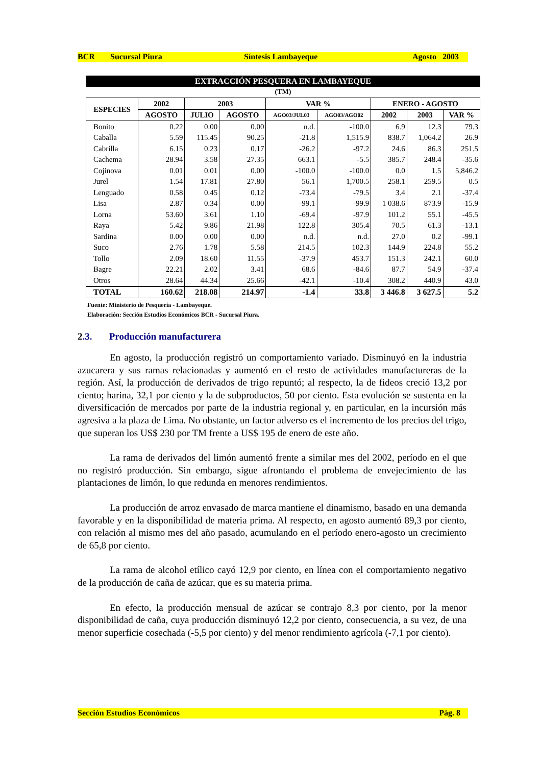BCR Sucursal Piura Síntesis Lambayeque Agosto 2003
| EXTRACCIÓN PESQUERA EN LAMBAYEQUE | | | | | | | | |
| (TM) | | | | | | | | |
| ESPECIES | 2002 | 2003 | | VAR % | | ENERO - AGOSTO | | |
| | AGOSTO | JULIO | AGOSTO | AGO03/JUL03 | AGO03/AGO02 | 2002 | 2003 | VAR % |
| Bonito | 0.22 | 0.00 | 0.00 | n.d. | -100.0 | 6.9 | 12.3 | 79.3 |
| Caballa | 5.59 | 115.45 | 90.25 | -21.8 | 1,515.9 | 838.7 | 1,064.2 | 26.9 |
| Cabrilla | 6.15 | 0.23 | 0.17 | -26.2 | -97.2 | 24.6 | 86.3 | 251.5 |
| Cachema | 28.94 | 3.58 | 27.35 | 663.1 | -5.5 | 385.7 | 248.4 | -35.6 |
| Cojinova | 0.01 | 0.01 | 0.00 | -100.0 | -100.0 | 0.0 | 1.5 | 5,846.2 |
| Jurel | 1.54 | 17.81 | 27.80 | 56.1 | 1,700.5 | 258.1 | 259.5 | 0.5 |
| Lenguado | 0.58 | 0.45 | 0.12 | -73.4 | -79.5 | 3.4 | 2.1 | -37.4 |
| Lisa | 2.87 | 0.34 | 0.00 | -99.1 | -99.9 | 1 038.6 | 873.9 | -15.9 |
| Lorna | 53.60 | 3.61 | 1.10 | -69.4 | -97.9 | 101.2 | 55.1 | -45.5 |
| Raya | 5.42 | 9.86 | 21.98 | 122.8 | 305.4 | 70.5 | 61.3 | -13.1 |
| Sardina | 0.00 | 0.00 | 0.00 | n.d. | n.d. | 27.0 | 0.2 | -99.1 |
| Suco | 2.76 | 1.78 | 5.58 | 214.5 | 102.3 | 144.9 | 224.8 | 55.2 |
| Tollo | 2.09 | 18.60 | 11.55 | -37.9 | 453.7 | 151.3 | 242.1 | 60.0 |
| Bagre | 22.21 | 2.02 | 3.41 | 68.6 | -84.6 | 87.7 | 54.9 | -37.4 |
| Otros | 28.64 | 44.34 | 25.66 | -42.1 | -10.4 | 308.2 | 440.9 | 43.0 |
| TOTAL | 160.62 | 218.08 | 214.97 | -1.4 | 33.8 | 3 446.8 | 3 627.5 | 5.2 |
Fuente: Ministerio de Pesquería - Lambayeque.
Elaboración: Sección Estudios Económicos BCR - Sucursal Piura.
2.3. Producción manufacturera
En agosto, la producción registró un comportamiento variado. Disminuyó en la industria azucarera y sus ramas relacionadas y aumentó en el resto de actividades manufactureras de la región. Así, la producción de derivados de trigo repuntó; al respecto, la de fideos creció 13,2 por ciento; harina, 32,1 por ciento y la de subproductos, 50 por ciento. Esta evolución se sustenta en la diversificación de mercados por parte de la industria regional y, en particular, en la incursión más agresiva a la plaza de Lima. No obstante, un factor adverso es el incremento de los precios del trigo, que superan los US$ 230 por TM frente a US$ 195 de enero de este año.
La rama de derivados del limón aumentó frente a similar mes del 2002, período en el que no registró producción. Sin embargo, sigue afrontando el problema de envejecimiento de las plantaciones de limón, lo que redunda en menores rendimientos.
La producción de arroz envasado de marca mantiene el dinamismo, basado en una demanda favorable y en la disponibilidad de materia prima. Al respecto, en agosto aumentó 89,3 por ciento, con relación al mismo mes del año pasado, acumulando en el período enero-agosto un crecimiento de 65,8 por ciento.
La rama de alcohol etílico cayó 12,9 por ciento, en línea con el comportamiento negativo de la producción de caña de azúcar, que es su materia prima.
En efecto, la producción mensual de azúcar se contrajo 8,3 por ciento, por la menor disponibilidad de caña, cuya producción disminuyó 12,2 por ciento, consecuencia, a su vez, de una menor superficie cosechada (-5,5 por ciento) y del menor rendimiento agrícola (-7,1 por ciento).
Sección Estudios Económicos Pág. 8